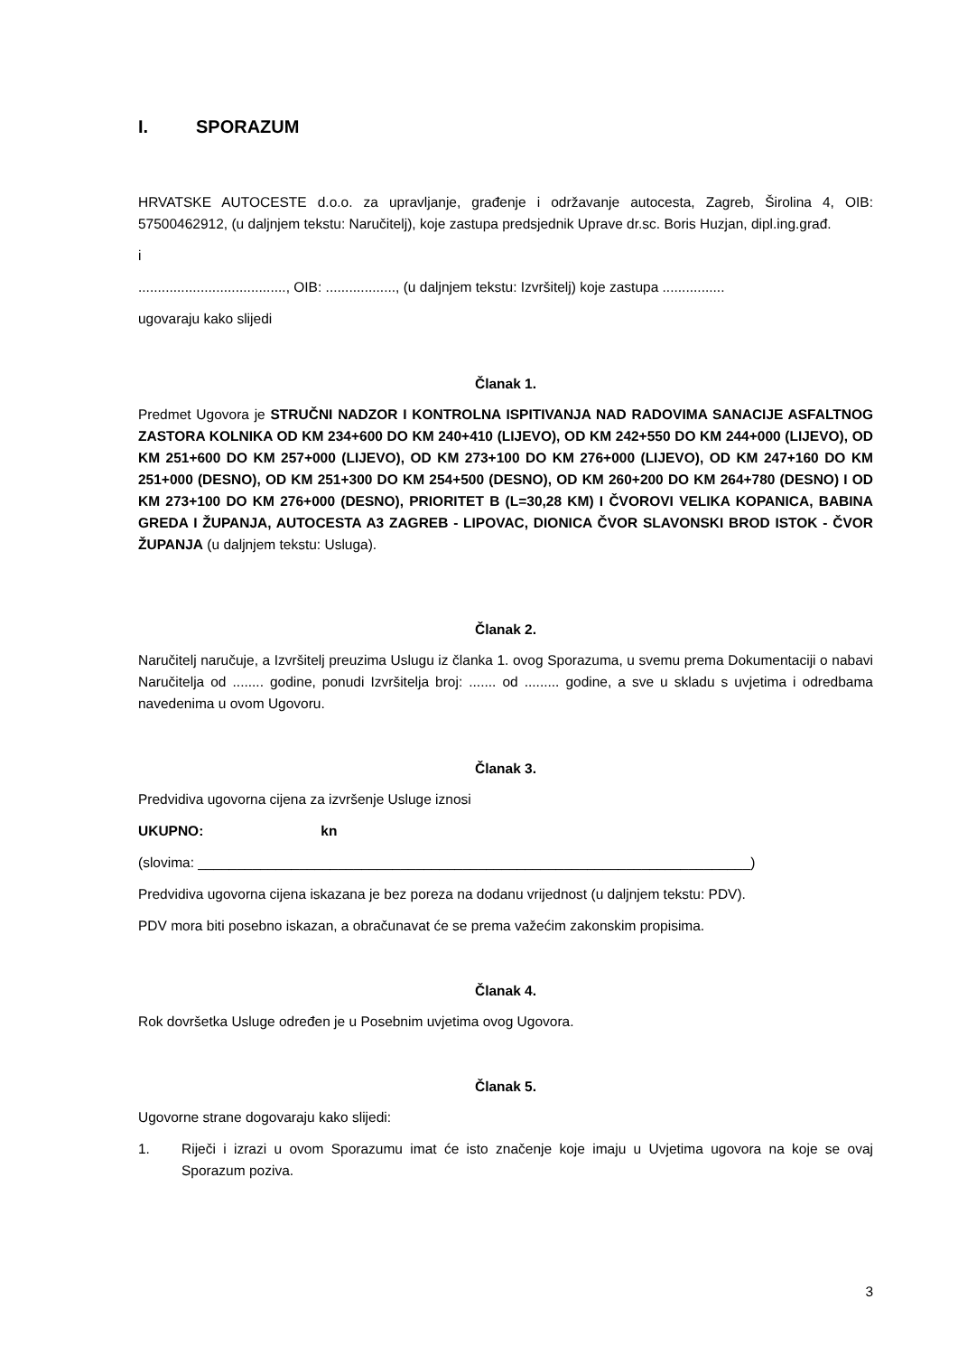I. SPORAZUM
HRVATSKE AUTOCESTE d.o.o. za upravljanje, građenje i održavanje autocesta, Zagreb, Širolina 4, OIB: 57500462912, (u daljnjem tekstu: Naručitelj), koje zastupa predsjednik Uprave dr.sc. Boris Huzjan, dipl.ing.građ.
i
......................................, OIB: .................., (u daljnjem tekstu: Izvršitelj) koje zastupa ................
ugovaraju kako slijedi
Članak 1.
Predmet Ugovora je STRUČNI NADZOR I KONTROLNA ISPITIVANJA NAD RADOVIMA SANACIJE ASFALTNOG ZASTORA KOLNIKA OD KM 234+600 DO KM 240+410 (LIJEVO), OD KM 242+550 DO KM 244+000 (LIJEVO), OD KM 251+600 DO KM 257+000 (LIJEVO), OD KM 273+100 DO KM 276+000 (LIJEVO), OD KM 247+160 DO KM 251+000 (DESNO), OD KM 251+300 DO KM 254+500 (DESNO), OD KM 260+200 DO KM 264+780 (DESNO) I OD KM 273+100 DO KM 276+000 (DESNO), PRIORITET B (L=30,28 KM) I ČVOROVI VELIKA KOPANICA, BABINA GREDA I ŽUPANJA, AUTOCESTA A3 ZAGREB - LIPOVAC, DIONICA ČVOR SLAVONSKI BROD ISTOK - ČVOR ŽUPANJA (u daljnjem tekstu: Usluga).
Članak 2.
Naručitelj naručuje, a Izvršitelj preuzima Uslugu iz članka 1. ovog Sporazuma, u svemu prema Dokumentaciji o nabavi Naručitelja od ........ godine, ponudi Izvršitelja broj: ....... od ......... godine, a sve u skladu s uvjetima i odredbama navedenima u ovom Ugovoru.
Članak 3.
Predvidiva ugovorna cijena za izvršenje Usluge iznosi
UKUPNO: kn
(slovima: _______________________________________________________________________)
Predvidiva ugovorna cijena iskazana je bez poreza na dodanu vrijednost (u daljnjem tekstu: PDV).
PDV mora biti posebno iskazan, a obračunavat će se prema važećim zakonskim propisima.
Članak 4.
Rok dovršetka Usluge određen je u Posebnim uvjetima ovog Ugovora.
Članak 5.
Ugovorne strane dogovaraju kako slijedi:
1. Riječi i izrazi u ovom Sporazumu imat će isto značenje koje imaju u Uvjetima ugovora na koje se ovaj Sporazum poziva.
3